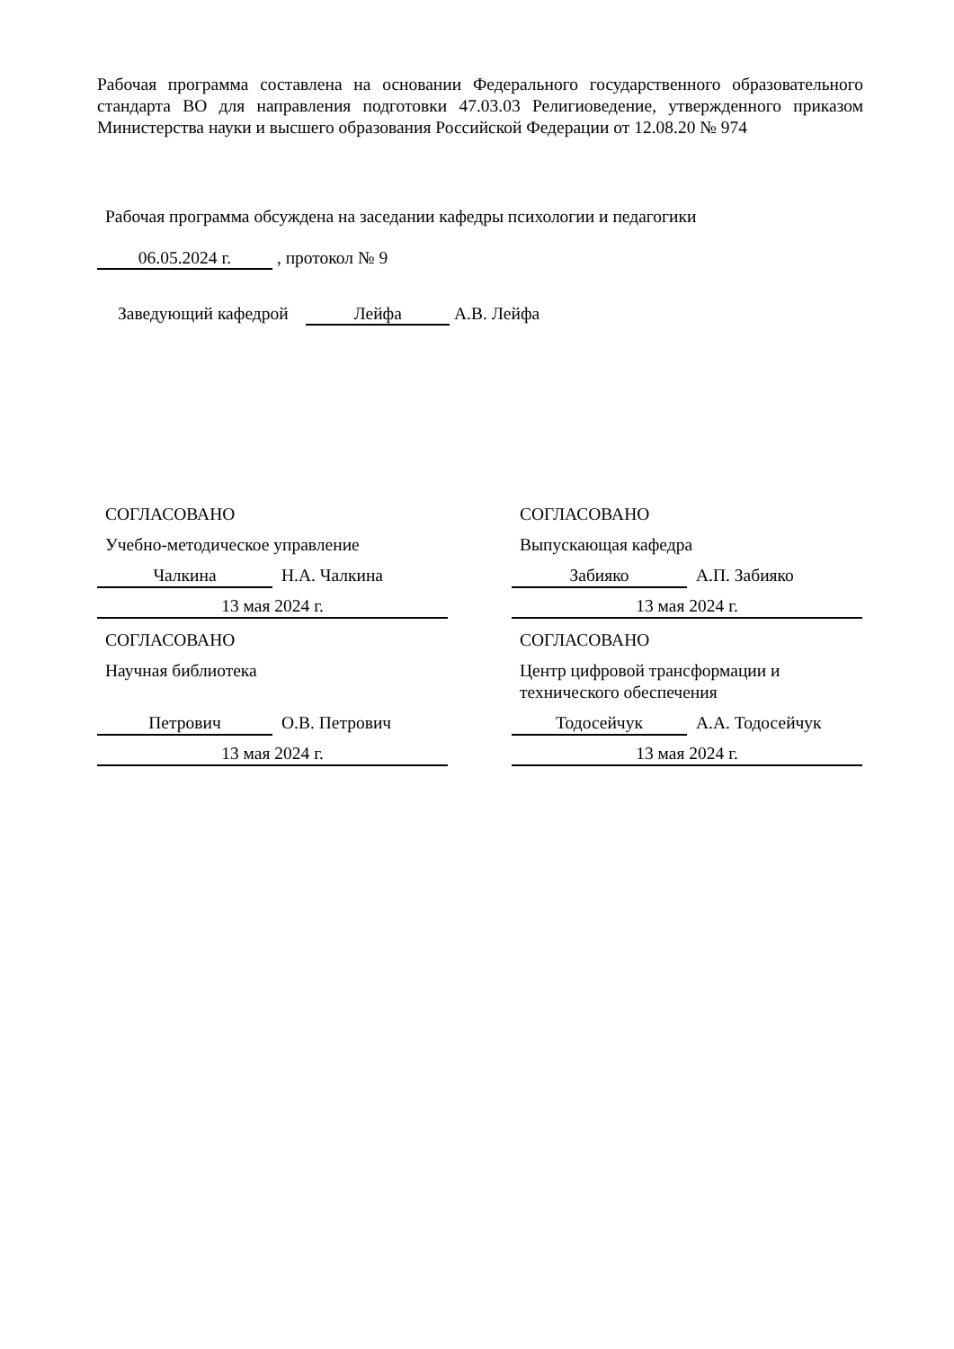Рабочая программа составлена на основании Федерального государственного образовательного стандарта ВО для направления подготовки 47.03.03 Религиоведение, утвержденного приказом Министерства науки и высшего образования Российской Федерации от 12.08.20 № 974
Рабочая программа обсуждена на заседании кафедры психологии и педагогики
06.05.2024 г. , протокол № 9
Заведующий кафедрой Лейфа А.В. Лейфа
СОГЛАСОВАНО
Учебно-методическое управление
Чалкина Н.А. Чалкина
13 мая 2024 г.
СОГЛАСОВАНО
Выпускающая кафедра
Забияко А.П. Забияко
13 мая 2024 г.
СОГЛАСОВАНО
Научная библиотека
Петрович О.В. Петрович
13 мая 2024 г.
СОГЛАСОВАНО
Центр цифровой трансформации и технического обеспечения
Тодосейчук А.А. Тодосейчук
13 мая 2024 г.